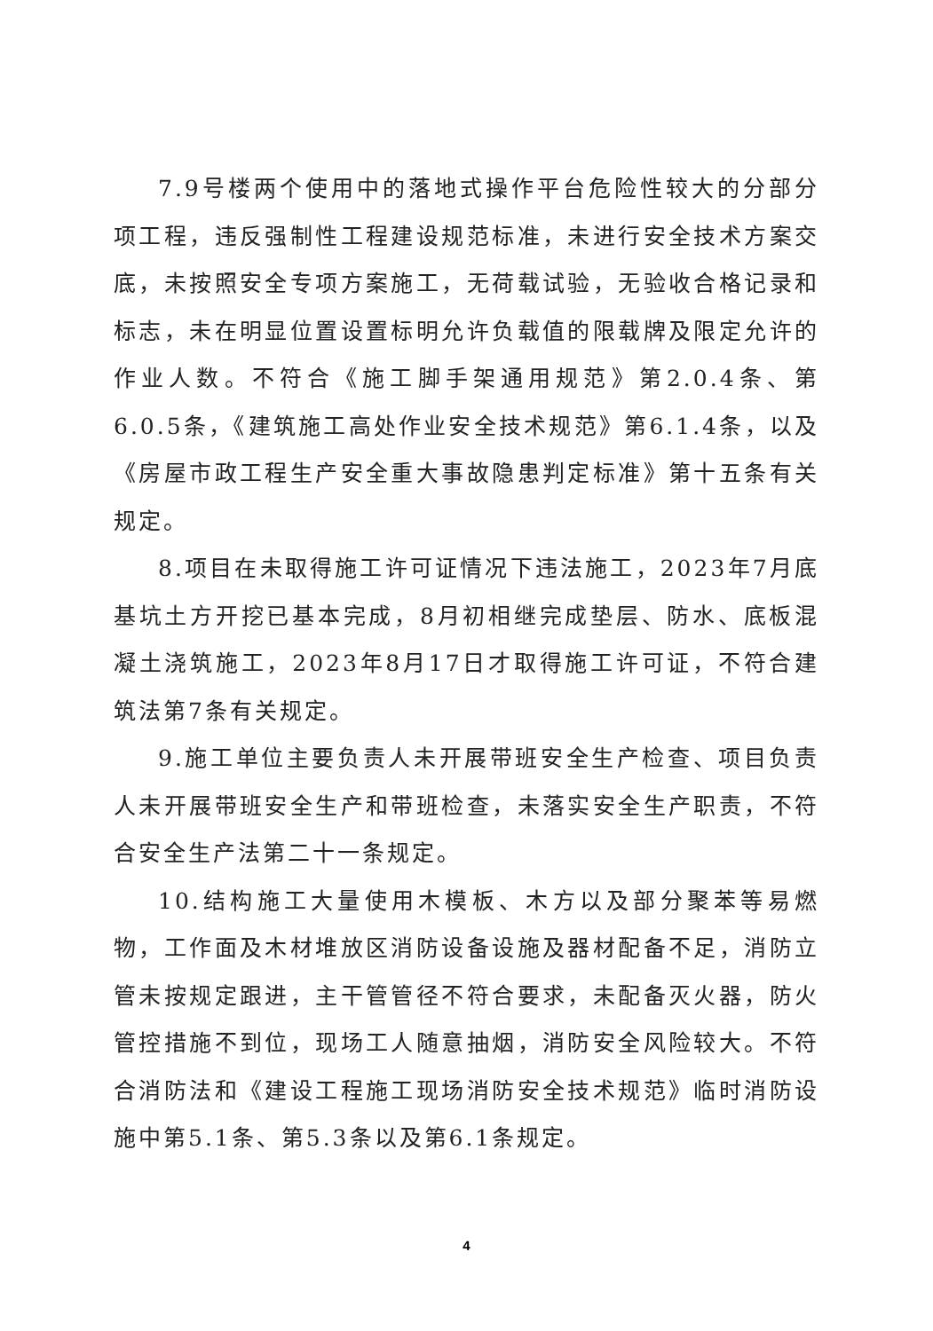7.9号楼两个使用中的落地式操作平台危险性较大的分部分项工程，违反强制性工程建设规范标准，未进行安全技术方案交底，未按照安全专项方案施工，无荷载试验，无验收合格记录和标志，未在明显位置设置标明允许负载值的限载牌及限定允许的作业人数。不符合《施工脚手架通用规范》第2.0.4条、第6.0.5条，《建筑施工高处作业安全技术规范》第6.1.4条，以及《房屋市政工程生产安全重大事故隐患判定标准》第十五条有关规定。
8.项目在未取得施工许可证情况下违法施工，2023年7月底基坑土方开挖已基本完成，8月初相继完成垫层、防水、底板混凝土浇筑施工，2023年8月17日才取得施工许可证，不符合建筑法第7条有关规定。
9.施工单位主要负责人未开展带班安全生产检查、项目负责人未开展带班安全生产和带班检查，未落实安全生产职责，不符合安全生产法第二十一条规定。
10.结构施工大量使用木模板、木方以及部分聚苯等易燃物，工作面及木材堆放区消防设备设施及器材配备不足，消防立管未按规定跟进，主干管管径不符合要求，未配备灭火器，防火管控措施不到位，现场工人随意抽烟，消防安全风险较大。不符合消防法和《建设工程施工现场消防安全技术规范》临时消防设施中第5.1条、第5.3条以及第6.1条规定。
4